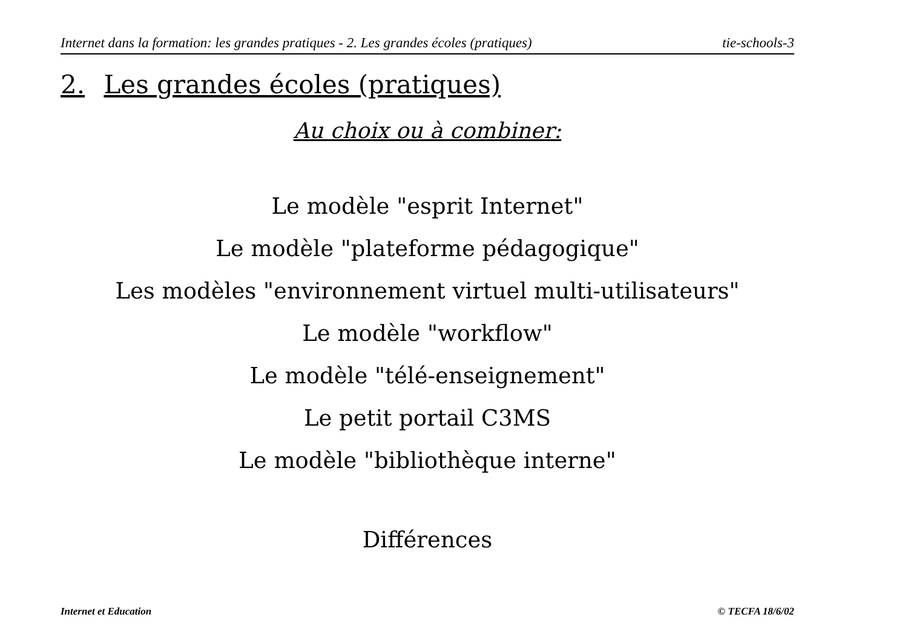Internet dans la formation: les grandes pratiques - 2. Les grandes écoles (pratiques) tie-schools-3
2. Les grandes écoles (pratiques)
Au choix ou à combiner:
Le modèle "esprit Internet"
Le modèle "plateforme pédagogique"
Les modèles "environnement virtuel multi-utilisateurs"
Le modèle "workflow"
Le modèle "télé-enseignement"
Le petit portail C3MS
Le modèle "bibliothèque interne"
Différences
Internet et Education © TECFA 18/6/02